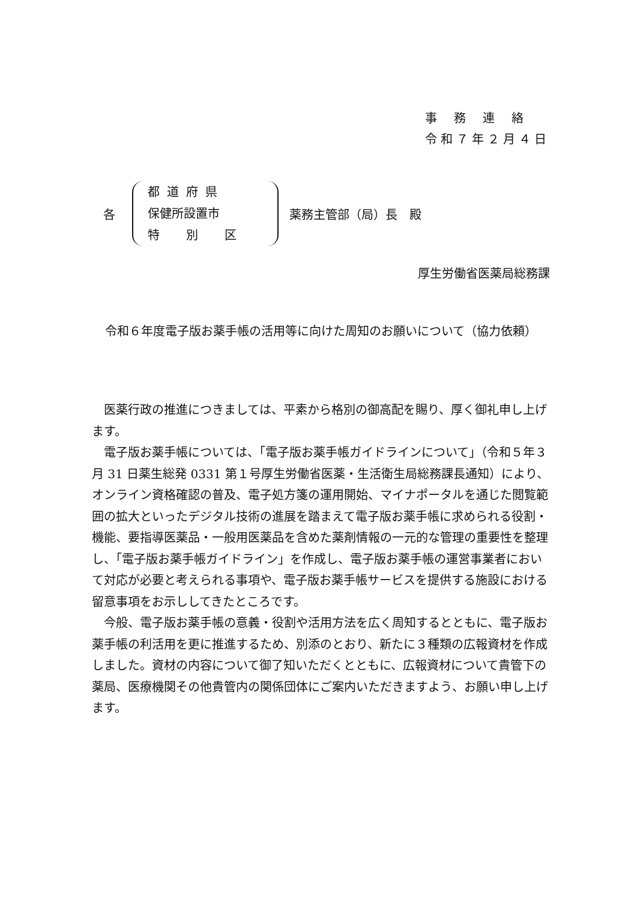事務連絡
令和７年２月４日
各
都道府県
保健所設置市
特別区
薬務主管部（局）長　殿
厚生労働省医薬局総務課
令和６年度電子版お薬手帳の活用等に向けた周知のお願いについて（協力依頼）
　医薬行政の推進につきましては、平素から格別の御高配を賜り、厚く御礼申し上げます。
　電子版お薬手帳については、「電子版お薬手帳ガイドラインについて」（令和５年３月 31 日薬生総発 0331 第１号厚生労働省医薬・生活衛生局総務課長通知）により、オンライン資格確認の普及、電子処方箋の運用開始、マイナポータルを通じた閲覧範囲の拡大といったデジタル技術の進展を踏まえて電子版お薬手帳に求められる役割・機能、要指導医薬品・一般用医薬品を含めた薬剤情報の一元的な管理の重要性を整理し、「電子版お薬手帳ガイドライン」を作成し、電子版お薬手帳の運営事業者において対応が必要と考えられる事項や、電子版お薬手帳サービスを提供する施設における留意事項をお示ししてきたところです。
　今般、電子版お薬手帳の意義・役割や活用方法を広く周知するとともに、電子版お薬手帳の利活用を更に推進するため、別添のとおり、新たに３種類の広報資材を作成しました。資材の内容について御了知いただくとともに、広報資材について貴管下の薬局、医療機関その他貴管内の関係団体にご案内いただきますよう、お願い申し上げます。